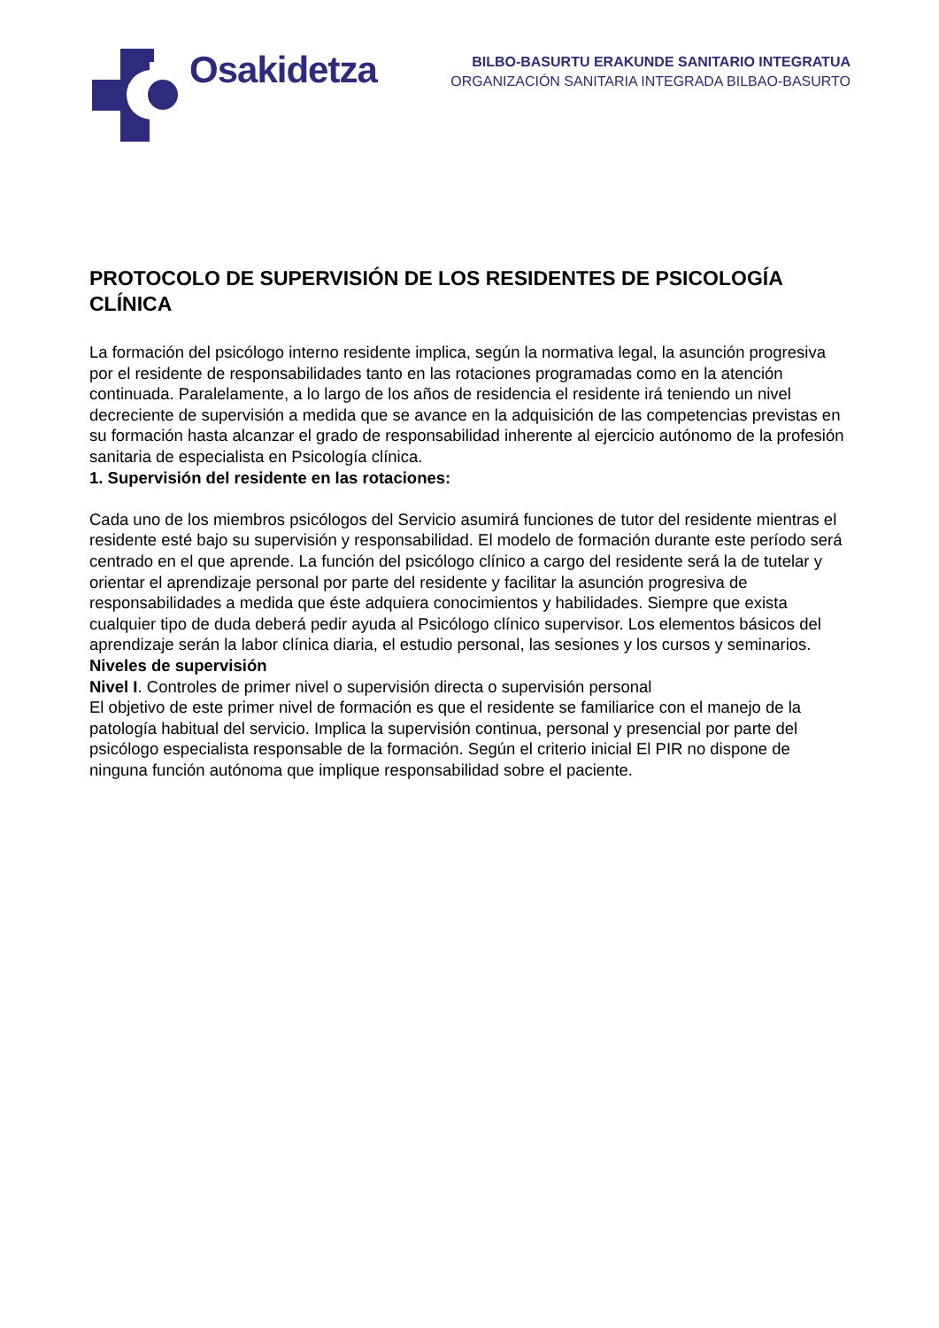Osakidetza
BILBO-BASURTU ERAKUNDE SANITARIO INTEGRATUA
ORGANIZACIÓN SANITARIA INTEGRADA BILBAO-BASURTO
PROTOCOLO DE SUPERVISIÓN DE LOS RESIDENTES DE PSICOLOGÍA CLÍNICA
La formación del psicólogo interno residente implica, según la normativa legal, la asunción progresiva por el residente de responsabilidades tanto en las rotaciones programadas como en la atención continuada. Paralelamente, a lo largo de los años de residencia el residente irá teniendo un nivel decreciente de supervisión a medida que se avance en la adquisición de las competencias previstas en su formación hasta alcanzar el grado de responsabilidad inherente al ejercicio autónomo de la profesión sanitaria de especialista en Psicología clínica.
1. Supervisión del residente en las rotaciones:
Cada uno de los miembros psicólogos del Servicio asumirá funciones de tutor del residente mientras el residente esté bajo su supervisión y responsabilidad. El modelo de formación durante este período será centrado en el que aprende. La función del psicólogo clínico a cargo del residente será la de tutelar y orientar el aprendizaje personal por parte del residente y facilitar la asunción progresiva de responsabilidades a medida que éste adquiera conocimientos y habilidades. Siempre que exista cualquier tipo de duda deberá pedir ayuda al Psicólogo clínico supervisor. Los elementos básicos del aprendizaje serán la labor clínica diaria, el estudio personal, las sesiones y los cursos y seminarios.
Niveles de supervisión
Nivel I. Controles de primer nivel o supervisión directa o supervisión personal
El objetivo de este primer nivel de formación es que el residente se familiarice con el manejo de la patología habitual del servicio. Implica la supervisión continua, personal y presencial por parte del psicólogo especialista responsable de la formación. Según el criterio inicial El PIR no dispone de ninguna función autónoma que implique responsabilidad sobre el paciente.